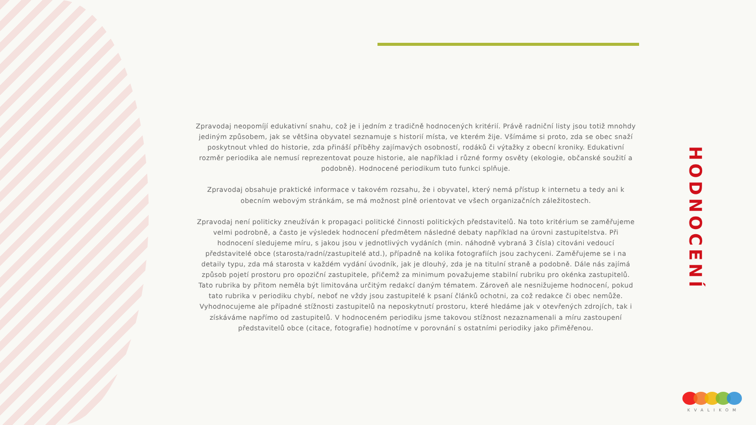Zpravodaj neopomíjí edukativní snahu, což je i jedním z tradičně hodnocených kritérií. Právě radniční listy jsou totiž mnohdy jediným způsobem, jak se většina obyvatel seznamuje s historií místa, ve kterém žije. Všímáme si proto, zda se obec snaží poskytnout vhled do historie, zda přináší příběhy zajímavých osobností, rodáků či výtažky z obecní kroniky. Edukativní rozměr periodika ale nemusí reprezentovat pouze historie, ale například i různé formy osvěty (ekologie, občanské soužití a podobně). Hodnocené periodikum tuto funkci splňuje.
Zpravodaj obsahuje praktické informace v takovém rozsahu, že i obyvatel, který nemá přístup k internetu a tedy ani k obecním webovým stránkám, se má možnost plně orientovat ve všech organizačních záležitostech.
Zpravodaj není politicky zneužíván k propagaci politické činnosti politických představitelů. Na toto kritérium se zaměřujeme velmi podrobně, a často je výsledek hodnocení předmětem následné debaty například na úrovni zastupitelstva. Při hodnocení sledujeme míru, s jakou jsou v jednotlivých vydáních (min. náhodně vybraná 3 čísla) citováni vedoucí představitelé obce (starosta/radní/zastupitelé atd.), případně na kolika fotografiích jsou zachyceni. Zaměřujeme se i na detaily typu, zda má starosta v každém vydání úvodník, jak je dlouhý, zda je na titulní straně a podobně. Dále nás zajímá způsob pojetí prostoru pro opoziční zastupitele, přičemž za minimum považujeme stabilní rubriku pro okénka zastupitelů. Tato rubrika by přitom neměla být limitována určitým redakcí daným tématem. Zároveň ale nesnižujeme hodnocení, pokud tato rubrika v periodiku chybí, neboť ne vždy jsou zastupitelé k psaní článků ochotni, za což redakce či obec nemůže. Vyhodnocujeme ale případné stížnosti zastupitelů na neposkytnutí prostoru, které hledáme jak v otevřených zdrojích, tak i získáváme napřímo od zastupitelů. V hodnoceném periodiku jsme takovou stížnost nezaznamenali a míru zastoupení představitelů obce (citace, fotografie) hodnotíme v porovnání s ostatními periodiky jako přiměřenou.
HODNOCENÍ
KVALIKOM